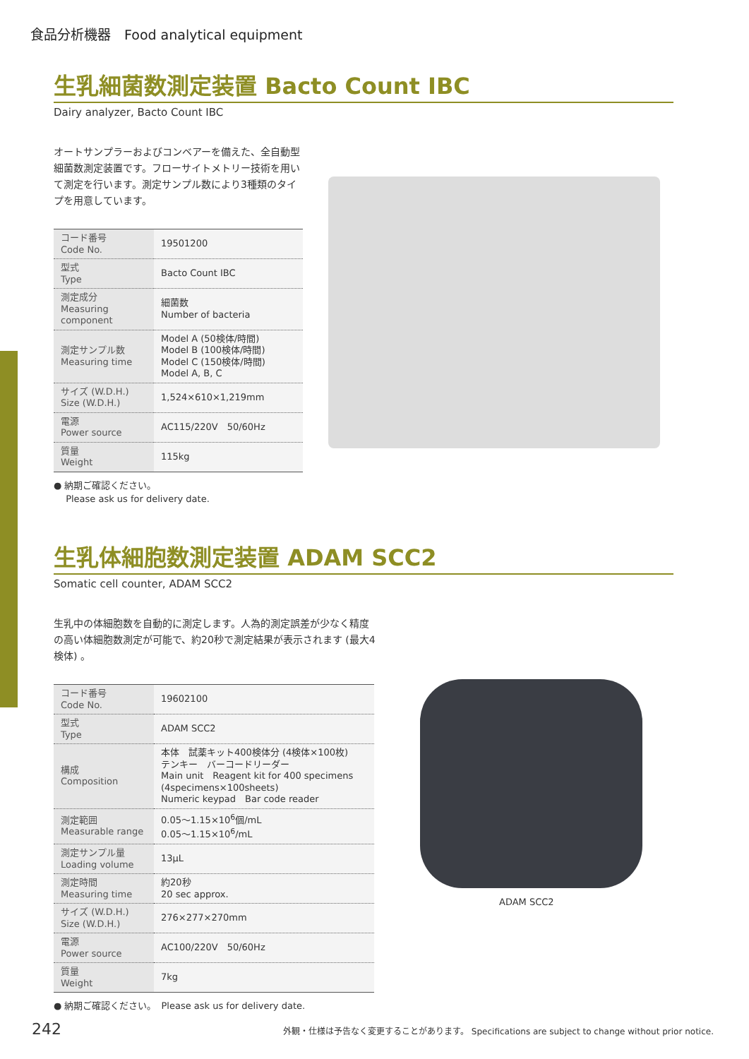食品分析機器　Food analytical equipment
生乳細菌数測定装置 Bacto Count IBC
Dairy analyzer, Bacto Count IBC
オートサンプラーおよびコンベアーを備えた、全自動型細菌数測定装置です。フローサイトメトリー技術を用いて測定を行います。測定サンプル数により3種類のタイプを用意しています。
| コード番号 Code No. | 19501200 |
| 型式 Type | Bacto Count IBC |
| 測定成分 Measuring component | 細菌数 Number of bacteria |
| 測定サンプル数 Measuring time | Model A (50検体/時間) Model B (100検体/時間) Model C (150検体/時間) Model A, B, C |
| サイズ (W.D.H.) Size (W.D.H.) | 1,524×610×1,219mm |
| 電源 Power source | AC115/220V 50/60Hz |
| 質量 Weight | 115kg |
● 納期ご確認ください。
　 Please ask us for delivery date.
生乳体細胞数測定装置 ADAM SCC2
Somatic cell counter, ADAM SCC2
生乳中の体細胞数を自動的に測定します。人為的測定誤差が少なく精度の高い体細胞数測定が可能で、約20秒で測定結果が表示されます (最大4検体) 。
| コード番号 Code No. | 19602100 |
| 型式 Type | ADAM SCC2 |
| 構成 Composition | 本体 試薬キット400検体分 (4検体×100枚) テンキー バーコードリーダー Main unit Reagent kit for 400 specimens (4specimens×100sheets) Numeric keypad Bar code reader |
| 測定範囲 Measurable range | 0.05～1.15×10<sup>6</sup>個/mL 0.05～1.15×10<sup>6</sup>/mL |
| 測定サンプル量 Loading volume | 13μL |
| 測定時間 Measuring time | 約20秒 20 sec approx. |
| サイズ (W.D.H.) Size (W.D.H.) | 276×277×270mm |
| 電源 Power source | AC100/220V 50/60Hz |
| 質量 Weight | 7kg |
● 納期ご確認ください。　Please ask us for delivery date.
ADAM SCC2
242 外観・仕様は予告なく変更することがあります。 Specifications are subject to change without prior notice.